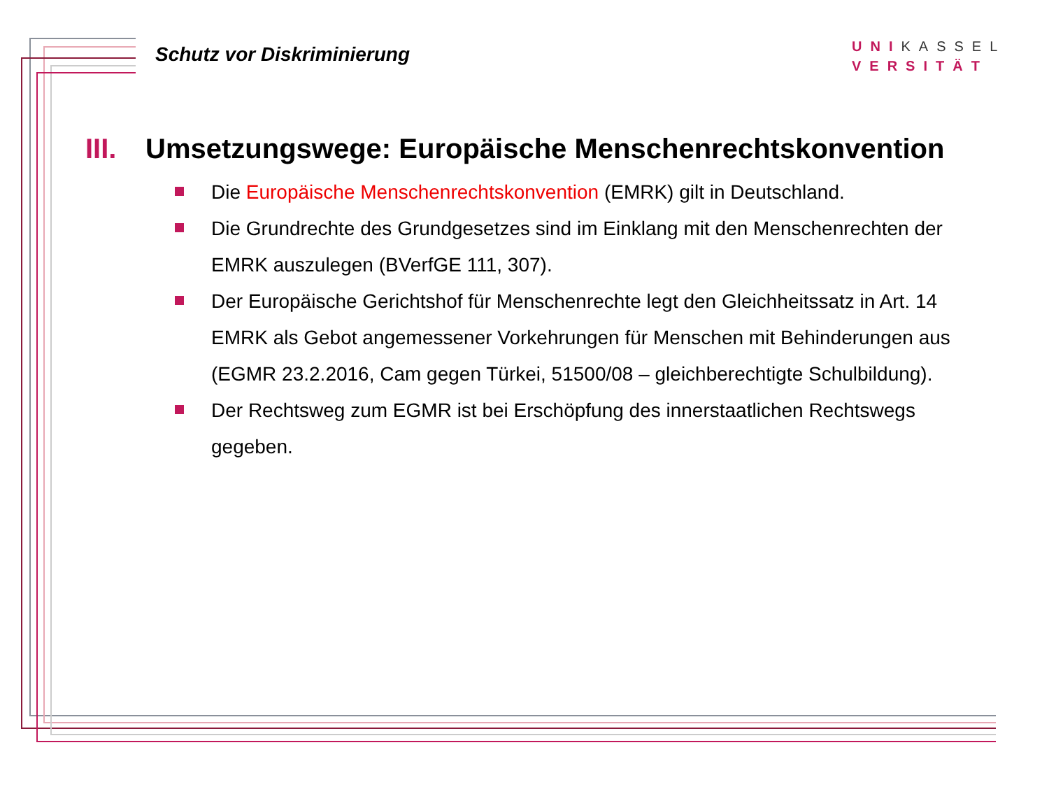Schutz vor Diskriminierung
UNI KASSEL
VERSITÄT
III. Umsetzungswege: Europäische Menschenrechtskonvention
Die Europäische Menschenrechtskonvention (EMRK) gilt in Deutschland.
Die Grundrechte des Grundgesetzes sind im Einklang mit den Menschenrechten der EMRK auszulegen (BVerfGE 111, 307).
Der Europäische Gerichtshof für Menschenrechte legt den Gleichheitssatz in Art. 14 EMRK als Gebot angemessener Vorkehrungen für Menschen mit Behinderungen aus (EGMR 23.2.2016, Cam gegen Türkei, 51500/08 – gleichberechtigte Schulbildung).
Der Rechtsweg zum EGMR ist bei Erschöpfung des innerstaatlichen Rechtswegs gegeben.